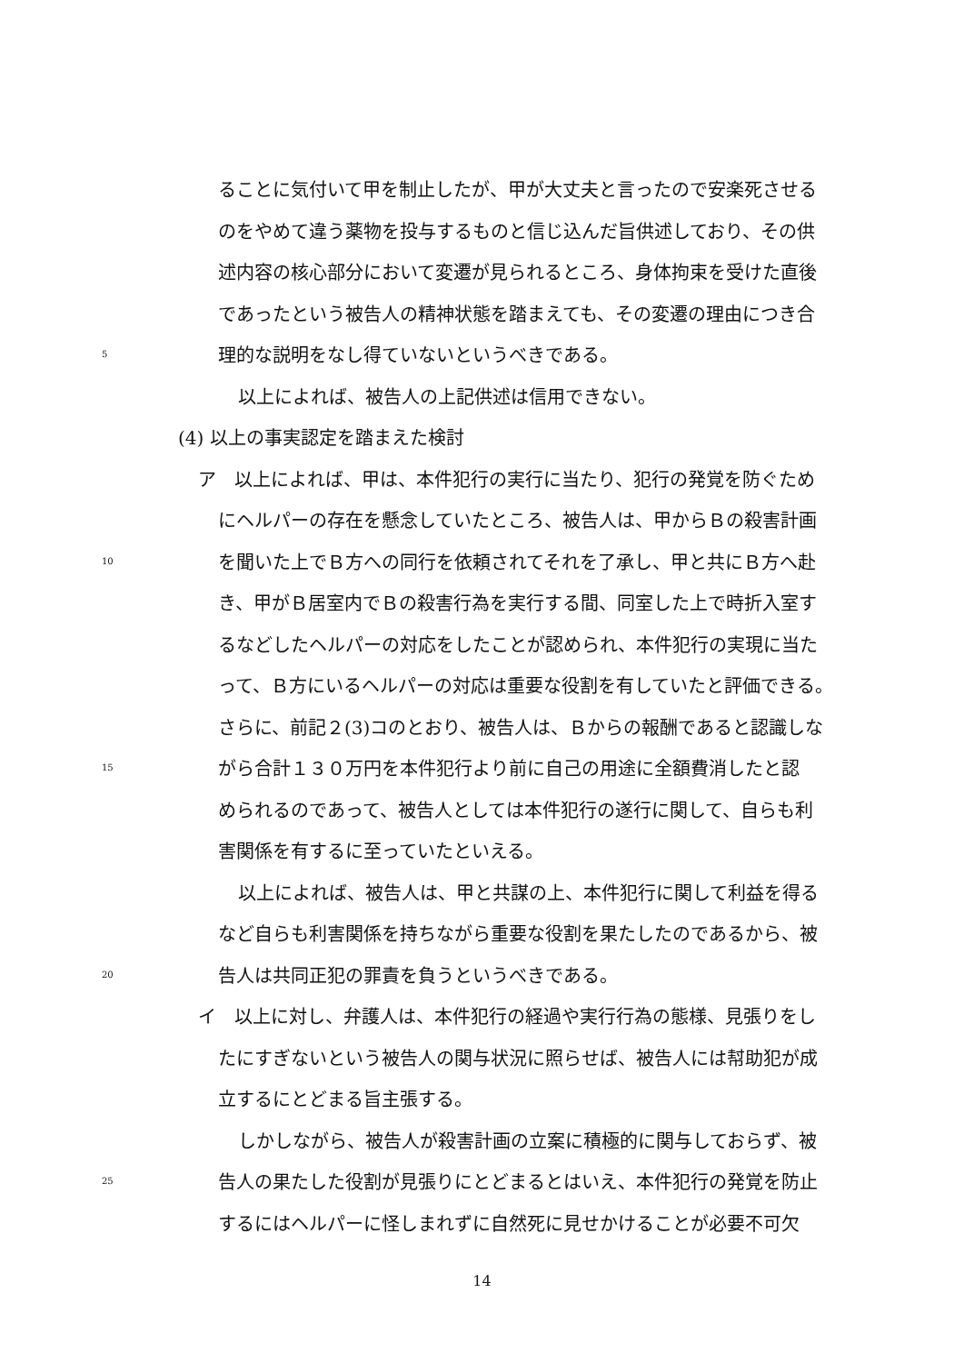ることに気付いて甲を制止したが、甲が大丈夫と言ったので安楽死させる
のをやめて違う薬物を投与するものと信じ込んだ旨供述しており、その供
述内容の核心部分において変遷が見られるところ、身体拘束を受けた直後
であったという被告人の精神状態を踏まえても、その変遷の理由につき合
5 理的な説明をなし得ていないというべきである。
以上によれば、被告人の上記供述は信用できない。
(4) 以上の事実認定を踏まえた検討
ア　以上によれば、甲は、本件犯行の実行に当たり、犯行の発覚を防ぐため
にヘルパーの存在を懸念していたところ、被告人は、甲からＢの殺害計画
10 を聞いた上でＢ方への同行を依頼されてそれを了承し、甲と共にＢ方へ赴
き、甲がＢ居室内でＢの殺害行為を実行する間、同室した上で時折入室す
るなどしたヘルパーの対応をしたことが認められ、本件犯行の実現に当た
って、Ｂ方にいるヘルパーの対応は重要な役割を有していたと評価できる。
さらに、前記２(3)コのとおり、被告人は、Ｂからの報酬であると認識しな
15 がら合計１３０万円を本件犯行より前に自己の用途に全額費消したと認
められるのであって、被告人としては本件犯行の遂行に関して、自らも利
害関係を有するに至っていたといえる。
以上によれば、被告人は、甲と共謀の上、本件犯行に関して利益を得る
など自らも利害関係を持ちながら重要な役割を果たしたのであるから、被
20 告人は共同正犯の罪責を負うというべきである。
イ　以上に対し、弁護人は、本件犯行の経過や実行行為の態様、見張りをし
たにすぎないという被告人の関与状況に照らせば、被告人には幇助犯が成
立するにとどまる旨主張する。
しかしながら、被告人が殺害計画の立案に積極的に関与しておらず、被
25 告人の果たした役割が見張りにとどまるとはいえ、本件犯行の発覚を防止
するにはヘルパーに怪しまれずに自然死に見せかけることが必要不可欠
14